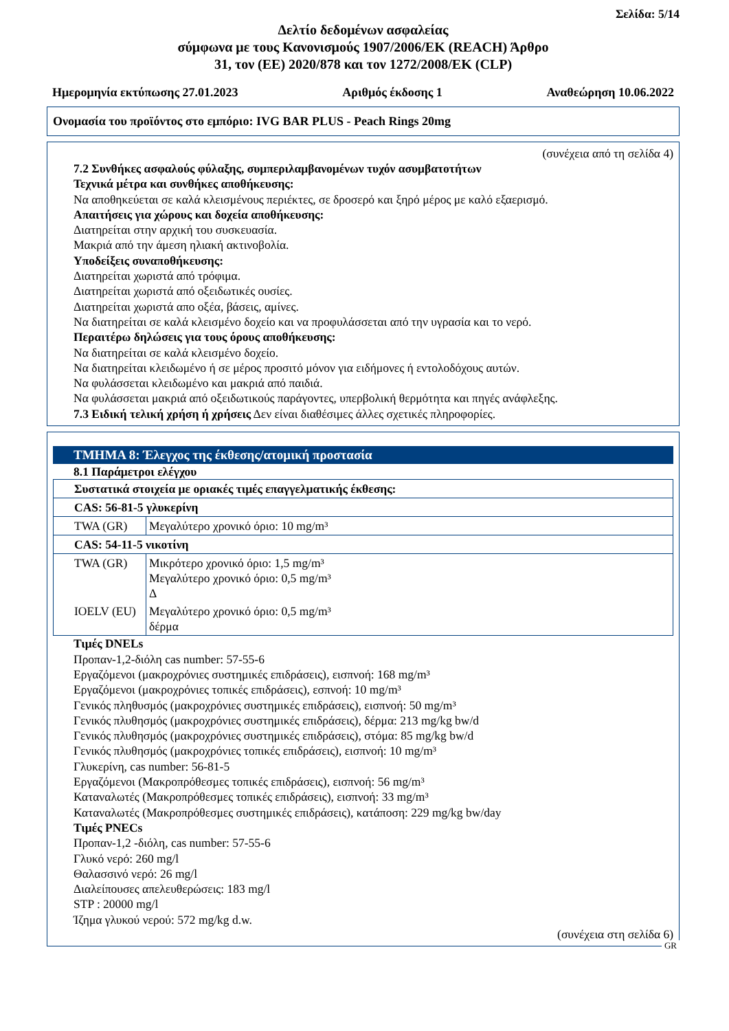Σελίδα: 5/14
Δελτίο δεδομένων ασφαλείας
σύμφωνα με τους Κανονισμούς 1907/2006/ΕΚ (REACH) Άρθρο
31, τον (ΕΕ) 2020/878 και τον 1272/2008/ΕΚ (CLP)
Ημερομηνία εκτύπωσης 27.01.2023 Αριθμός έκδοσης 1 Αναθεώρηση 10.06.2022
Ονομασία του προϊόντος στο εμπόριο: IVG BAR PLUS - Peach Rings 20mg
(συνέχεια από τη σελίδα 4)
7.2 Συνθήκες ασφαλούς φύλαξης, συμπεριλαμβανομένων τυχόν ασυμβατοτήτων
Τεχνικά μέτρα και συνθήκες αποθήκευσης:
Να αποθηκεύεται σε καλά κλεισμένους περιέκτες, σε δροσερό και ξηρό μέρος με καλό εξαερισμό.
Απαιτήσεις για χώρους και δοχεία αποθήκευσης:
Διατηρείται στην αρχική του συσκευασία.
Μακριά από την άμεση ηλιακή ακτινοβολία.
Υποδείξεις συναποθήκευσης:
Διατηρείται χωριστά από τρόφιμα.
Διατηρείται χωριστά από οξειδωτικές ουσίες.
Διατηρείται χωριστά απο οξέα, βάσεις, αμίνες.
Να διατηρείται σε καλά κλεισμένο δοχείο και να προφυλάσσεται από την υγρασία και το νερό.
Περαιτέρω δηλώσεις για τους όρους αποθήκευσης:
Να διατηρείται σε καλά κλεισμένο δοχείο.
Να διατηρείται κλειδωμένο ή σε μέρος προσιτό μόνον για ειδήμονες ή εντολοδόχους αυτών.
Να φυλάσσεται κλειδωμένο και μακριά από παιδιά.
Να φυλάσσεται μακριά από οξειδωτικούς παράγοντες, υπερβολική θερμότητα και πηγές ανάφλεξης.
7.3 Ειδική τελική χρήση ή χρήσεις Δεν είναι διαθέσιμες άλλες σχετικές πληροφορίες.
ΤΜΗΜΑ 8: Έλεγχος της έκθεσης/ατομική προστασία
8.1 Παράμετροι ελέγχου
| Συστατικά στοιχεία με οριακές τιμές επαγγελματικής έκθεσης: | |
| CAS: 56-81-5 γλυκερίνη | |
| TWA (GR) | Μεγαλύτερο χρονικό όριο: 10 mg/m³ |
| CAS: 54-11-5 νικοτίνη | |
| TWA (GR) | Μικρότερο χρονικό όριο: 1,5 mg/m³ Μεγαλύτερο χρονικό όριο: 0,5 mg/m³ Δ |
| IOELV (EU) | Μεγαλύτερο χρονικό όριο: 0,5 mg/m³ δέρμα |
Τιμές DNELs
Προπαν-1,2-διόλη cas number: 57-55-6
Εργαζόμενοι (μακροχρόνιες συστημικές επιδράσεις), εισπνοή: 168 mg/m³
Εργαζόμενοι (μακροχρόνιες τοπικές επιδράσεις), εσπνοή: 10 mg/m³
Γενικός πληθυσμός (μακροχρόνιες συστημικές επιδράσεις), εισπνοή: 50 mg/m³
Γενικός πλυθησμός (μακροχρόνιες συστημικές επιδράσεις), δέρμα: 213 mg/kg bw/d
Γενικός πλυθησμός (μακροχρόνιες συστημικές επιδράσεις), στόμα: 85 mg/kg bw/d
Γενικός πλυθησμός (μακροχρόνιες τοπικές επιδράσεις), εισπνοή: 10 mg/m³
Γλυκερίνη, cas number: 56-81-5
Εργαζόμενοι (Μακροπρόθεσμες τοπικές επιδράσεις), εισπνοή: 56 mg/m³
Καταναλωτές (Μακροπρόθεσμες τοπικές επιδράσεις), εισπνοή: 33 mg/m³
Καταναλωτές (Μακροπρόθεσμες συστημικές επιδράσεις), κατάποση: 229 mg/kg bw/day
Τιμές PNECs
Προπαν-1,2 -διόλη, cas number: 57-55-6
Γλυκό νερό: 260 mg/l
Θαλασσινό νερό: 26 mg/l
Διαλείπουσες απελευθερώσεις: 183 mg/l
STP : 20000 mg/l
Ίζημα γλυκού νερού: 572 mg/kg d.w.
(συνέχεια στη σελίδα 6)
GR